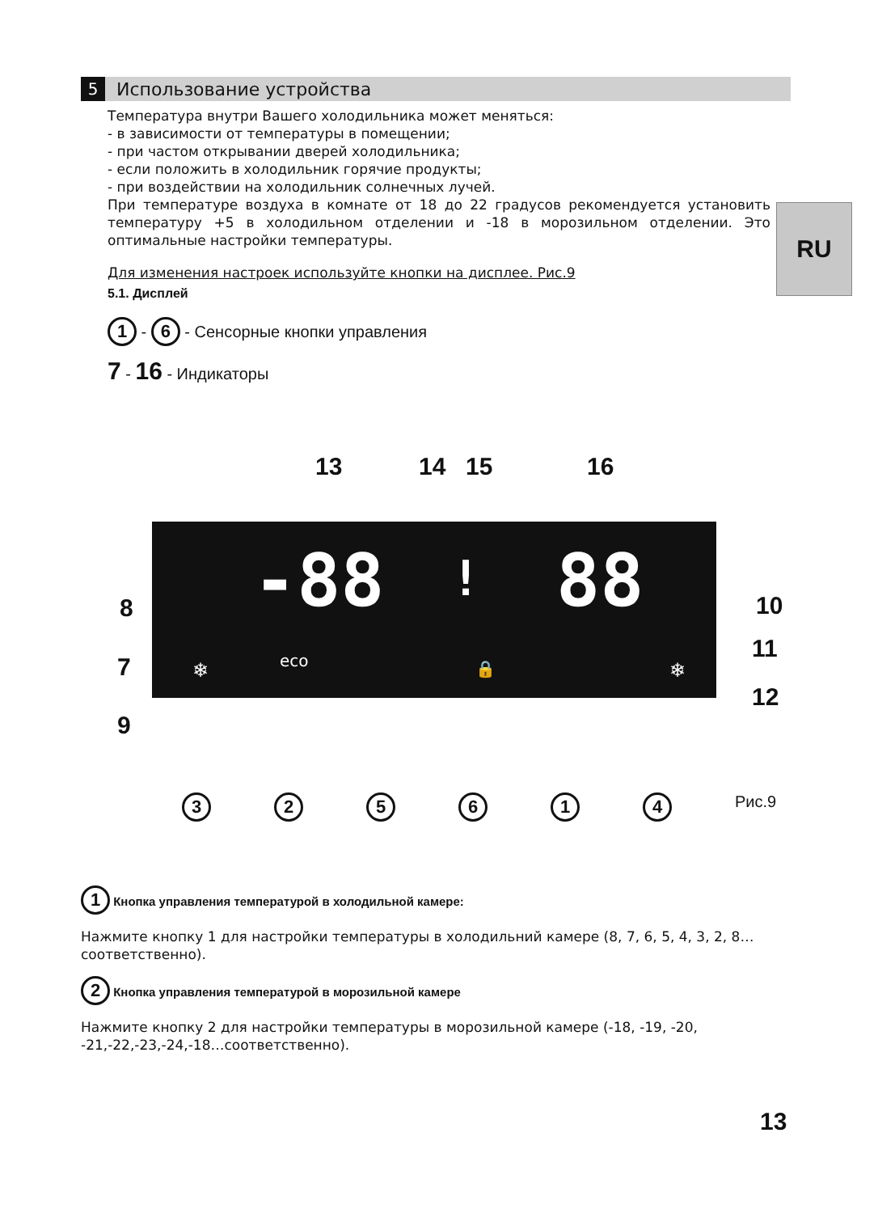5
Использование устройства
Температура внутри Вашего холодильника может меняться:
- в зависимости от температуры в помещении;
- при частом открывании дверей холодильника;
- если положить в холодильник горячие продукты;
- при воздействии на холодильник солнечных лучей.
При температуре воздуха в комнате от 18 до 22 градусов рекомендуется установить температуру +5 в холодильном отделении и -18 в морозильном отделении. Это оптимальные настройки температуры.
Для изменения настроек используйте кнопки на дисплее. Рис.9
5.1. Дисплей
1 - 6 - Сенсорные кнопки управления
7 - 16 - Индикаторы
RU
13 14 15 16
8
7
9
10
11
12
-88 ! 88
eco
❄ ❄
🔒
325614 Рис.9
1 Кнопка управления температурой в холодильной камере:
Нажмите кнопку 1 для настройки температуры в холодильний камере (8, 7, 6, 5, 4, 3, 2, 8… соответственно).
2 Кнопка управления температурой в морозильной камере
Нажмите кнопку 2 для настройки температуры в морозильной камере (-18, -19, -20, -21,-22,-23,-24,-18…соответственно).
13